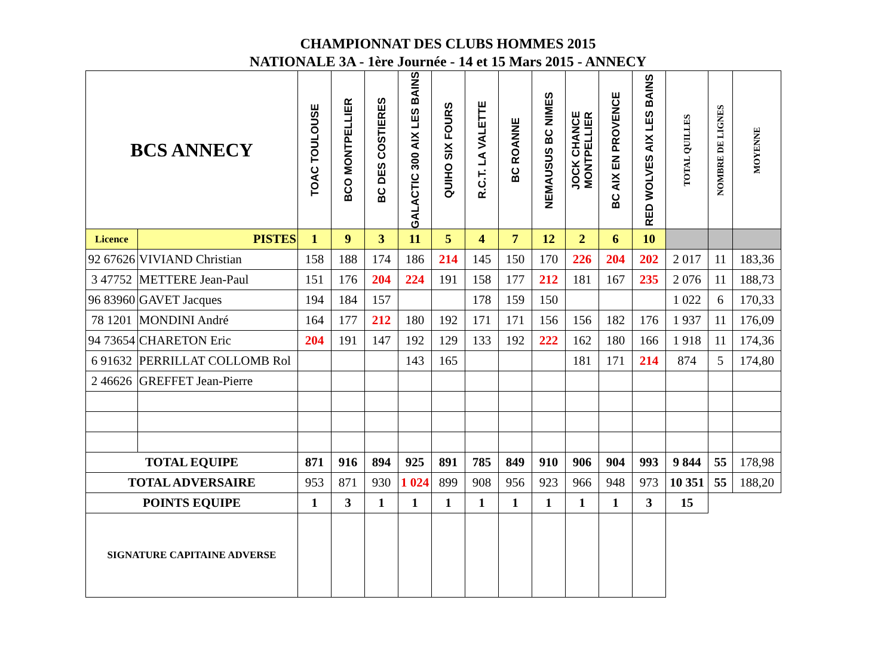CHAMPIONNAT DES CLUBS HOMMES 2015
NATIONALE 3A - 1ère Journée - 14 et 15 Mars 2015 - ANNECY
| BCS ANNECY | | TOAC TOULOUSE | BCO MONTPELLIER | BC DES COSTIERES | GALACTIC 300 AIX LES BAINS | QUIHO SIX FOURS | R.C.T. LA VALETTE | BC ROANNE | NEMAUSUS BC NIMES | JOCK CHANCE MONTPELLIER | BC AIX EN PROVENCE | RED WOLVES AIX LES BAINS | TOTAL QUILLES | NOMBRE DE LIGNES | MOYENNE |
| --- | --- | --- | --- | --- | --- | --- | --- | --- | --- | --- | --- | --- | --- | --- | --- |
| Licence | PISTES | 1 | 9 | 3 | 11 | 5 | 4 | 7 | 12 | 2 | 6 | 10 | | | |
| 92 67626 | VIVIAND Christian | 158 | 188 | 174 | 186 | 214 | 145 | 150 | 170 | 226 | 204 | 202 | 2 017 | 11 | 183,36 |
| 3 47752 | METTERE Jean-Paul | 151 | 176 | 204 | 224 | 191 | 158 | 177 | 212 | 181 | 167 | 235 | 2 076 | 11 | 188,73 |
| 96 83960 | GAVET Jacques | 194 | 184 | 157 | | | 178 | 159 | 150 | | | | 1 022 | 6 | 170,33 |
| 78 1201 | MONDINI André | 164 | 177 | 212 | 180 | 192 | 171 | 171 | 156 | 156 | 182 | 176 | 1 937 | 11 | 176,09 |
| 94 73654 | CHARETON Eric | 204 | 191 | 147 | 192 | 129 | 133 | 192 | 222 | 162 | 180 | 166 | 1 918 | 11 | 174,36 |
| 6 91632 | PERRILLAT COLLOMB Rol | | | | 143 | 165 | | | | 181 | 171 | 214 | 874 | 5 | 174,80 |
| 2 46626 | GREFFET Jean-Pierre | | | | | | | | | | | | | | |
| TOTAL EQUIPE | | 871 | 916 | 894 | 925 | 891 | 785 | 849 | 910 | 906 | 904 | 993 | 9 844 | 55 | 178,98 |
| TOTAL ADVERSAIRE | | 953 | 871 | 930 | 1 024 | 899 | 908 | 956 | 923 | 966 | 948 | 973 | 10 351 | 55 | 188,20 |
| POINTS EQUIPE | | 1 | 3 | 1 | 1 | 1 | 1 | 1 | 1 | 1 | 1 | 3 | 15 | | |
| SIGNATURE CAPITAINE ADVERSE | | | | | | | | | | | | | | | |